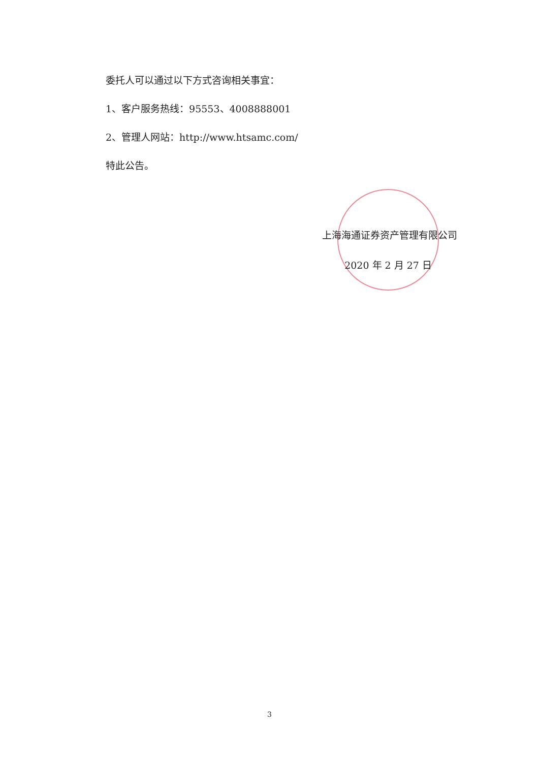委托人可以通过以下方式咨询相关事宜：
1、客户服务热线：95553、4008888001
2、管理人网站：http://www.htsamc.com/
特此公告。
上海海通证券资产管理有限公司
2020 年 2 月 27 日
3